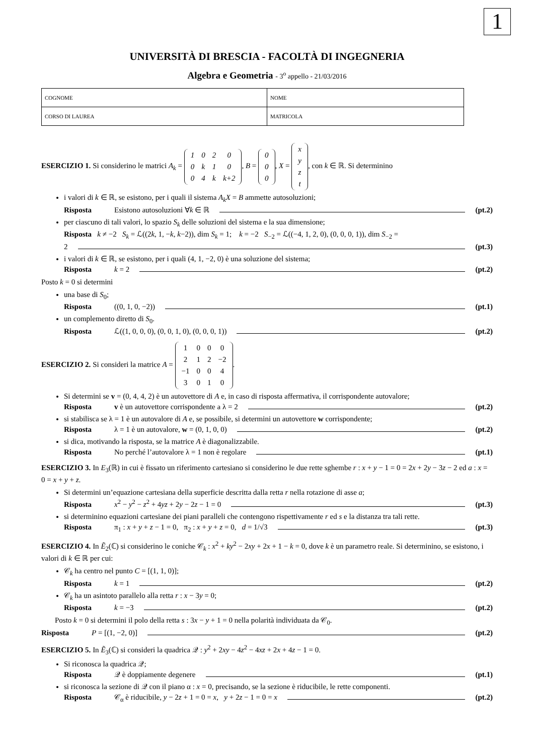1
UNIVERSITÀ DI BRESCIA - FACOLTÀ DI INGEGNERIA
Algebra e Geometria - 3<sup>o</sup> appello - 21/03/2016
| COGNOME | NOME |
| CORSO DI LAUREA | MATRICOLA |
ESERCIZIO 1. Si considerino le matrici A<sub>k</sub> =
| 1 | 0 | 2 | 0 |
| 0 | k | 1 | 0 |
| 0 | 4 | k | k+2 |
, B =
| 0 |
| 0 |
| 0 |
, X =
| x |
| y |
| z |
| t |
, con k ∈ ℝ. Si determinino
i valori di k ∈ ℝ, se esistono, per i quali il sistema A<sub>k</sub>X = B ammette autosoluzioni;
Risposta Esistono autosoluzioni ∀k ∈ ℝ (pt.2)
per ciascuno di tali valori, lo spazio S<sub>k</sub> delle soluzioni del sistema e la sua dimensione;
Risposta k ≠ −2 S<sub>k</sub> = ℒ((2k, 1, −k, k−2)), dim S<sub>k</sub> = 1; k = −2 S<sub>−2</sub> = ℒ((−4, 1, 2, 0), (0, 0, 0, 1)), dim S<sub>−2</sub> =
2 (pt.3)
i valori di k ∈ ℝ, se esistono, per i quali (4, 1, −2, 0) è una soluzione del sistema;
Risposta k = 2 (pt.2)
Posto k = 0 si determini
una base di S<sub>0</sub>;
Risposta ((0, 1, 0, −2)) (pt.1)
un complemento diretto di S<sub>0</sub>.
Risposta ℒ((1, 0, 0, 0), (0, 0, 1, 0), (0, 0, 0, 1)) (pt.2)
ESERCIZIO 2. Si consideri la matrice A =
| 1 | 0 | 0 | 0 |
| 2 | 1 | 2 | −2 |
| −1 | 0 | 0 | 4 |
| 3 | 0 | 1 | 0 |
.
Si determini se v = (0, 4, 4, 2) è un autovettore di A e, in caso di risposta affermativa, il corrispondente autovalore;
Risposta v è un autovettore corrispondente a λ = 2 (pt.2)
si stabilisca se λ = 1 è un autovalore di A e, se possibile, si determini un autovettore w corrispondente;
Risposta λ = 1 è un autovalore, w = (0, 1, 0, 0) (pt.2)
si dica, motivando la risposta, se la matrice A è diagonalizzabile.
Risposta No perché l’autovalore λ = 1 non è regolare (pt.1)
ESERCIZIO 3. In E<sub>3</sub>(ℝ) in cui è fissato un riferimento cartesiano si considerino le due rette sghembe r : x + y − 1 = 0 = 2x + 2y − 3z − 2 ed a : x = 0 = x + y + z.
Si determini un’equazione cartesiana della superficie descritta dalla retta r nella rotazione di asse a;
Risposta x<sup>2</sup> − y<sup>2</sup> − z<sup>2</sup> + 4yz + 2y − 2z − 1 = 0 (pt.3)
si determinino equazioni cartesiane dei piani paralleli che contengono rispettivamente r ed s e la distanza tra tali rette.
Risposta π<sub>1</sub> : x + y + z − 1 = 0, π<sub>2</sub> : x + y + z = 0, d = 1/√3 (pt.3)
ESERCIZIO 4. In Ẽ<sub>2</sub>(ℂ) si considerino le coniche 𝒞<sub>k</sub> : x<sup>2</sup> + ky<sup>2</sup> − 2xy + 2x + 1 − k = 0, dove k è un parametro reale. Si determinino, se esistono, i valori di k ∈ ℝ per cui:
𝒞<sub>k</sub> ha centro nel punto C = [(1, 1, 0)];
Risposta k = 1 (pt.2)
𝒞<sub>k</sub> ha un asintoto parallelo alla retta r : x − 3y = 0;
Risposta k = −3 (pt.2)
Posto k = 0 si determini il polo della retta s : 3x − y + 1 = 0 nella polarità individuata da 𝒞<sub>0</sub>.
Risposta P = [(1, −2, 0)] (pt.2)
ESERCIZIO 5. In Ẽ<sub>3</sub>(ℂ) si consideri la quadrica 𝒬 : y<sup>2</sup> + 2xy − 4z<sup>2</sup> − 4xz + 2x + 4z − 1 = 0.
Si riconosca la quadrica 𝒬;
Risposta 𝒬 è doppiamente degenere (pt.1)
si riconosca la sezione di 𝒬 con il piano α : x = 0, precisando, se la sezione è riducibile, le rette componenti.
Risposta 𝒞<sub>α</sub> è riducibile, y − 2z + 1 = 0 = x, y + 2z − 1 = 0 = x (pt.2)